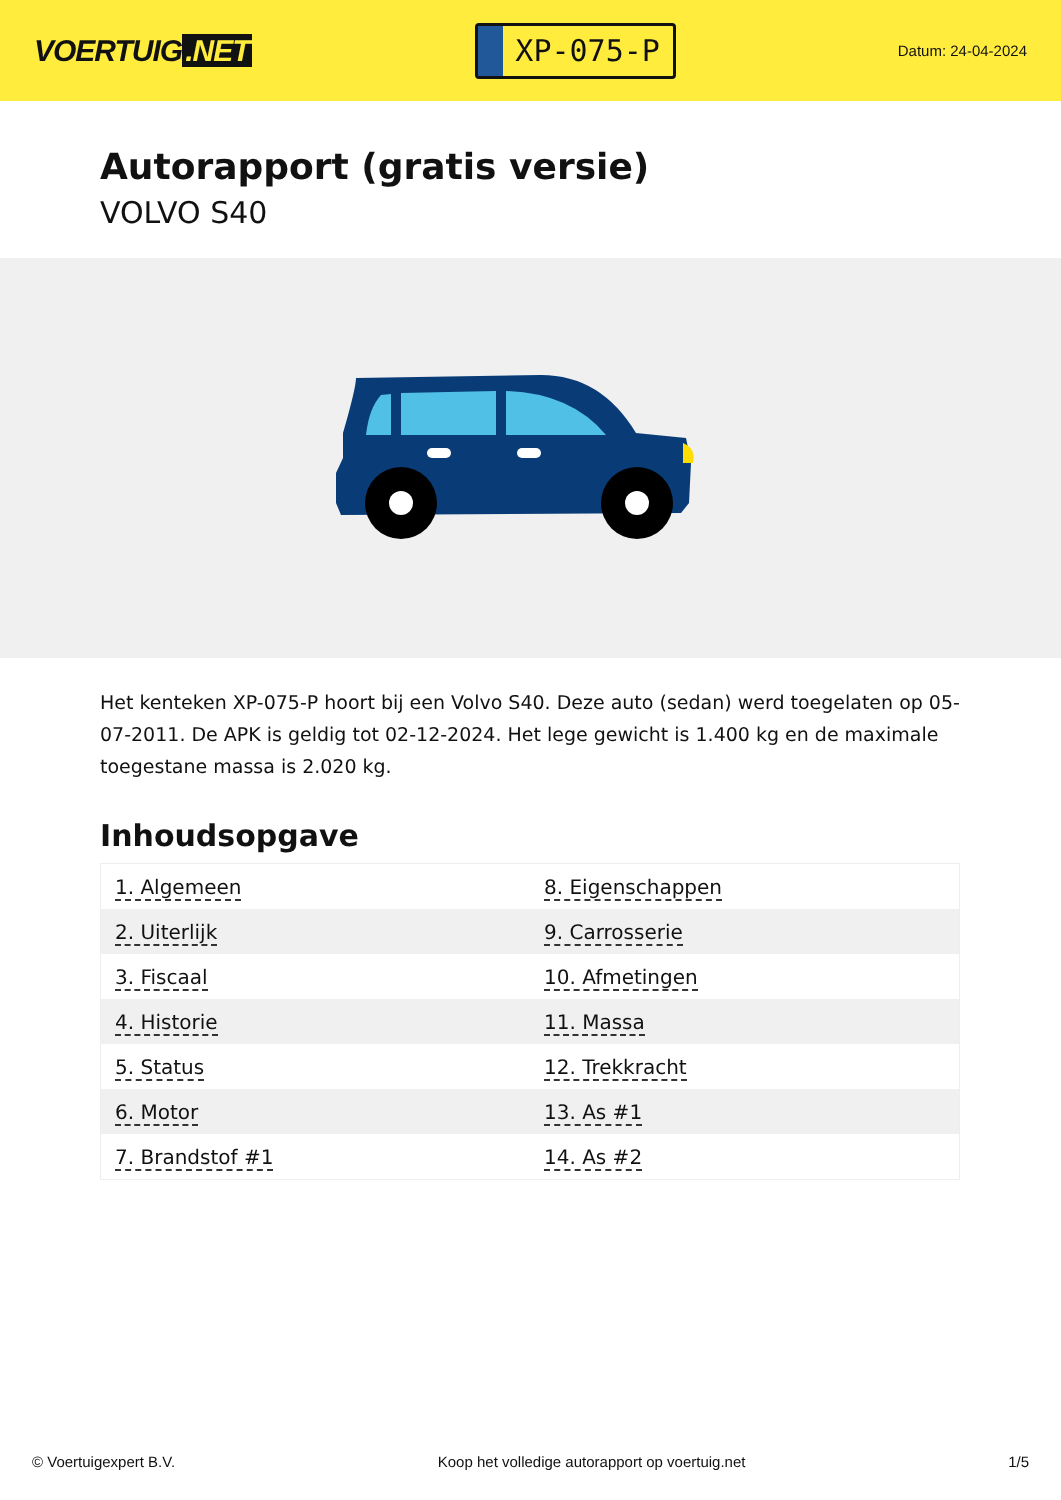VOERTUIG.NET
XP-075-P
Datum: 24-04-2024
Autorapport (gratis versie)
VOLVO S40
Het kenteken XP-075-P hoort bij een Volvo S40. Deze auto (sedan) werd toegelaten op 05-07-2011. De APK is geldig tot 02-12-2024. Het lege gewicht is 1.400 kg en de maximale toegestane massa is 2.020 kg.
Inhoudsopgave
| 1. Algemeen | 8. Eigenschappen |
| 2. Uiterlijk | 9. Carrosserie |
| 3. Fiscaal | 10. Afmetingen |
| 4. Historie | 11. Massa |
| 5. Status | 12. Trekkracht |
| 6. Motor | 13. As #1 |
| 7. Brandstof #1 | 14. As #2 |
© Voertuigexpert B.V. Koop het volledige autorapport op voertuig.net 1/5